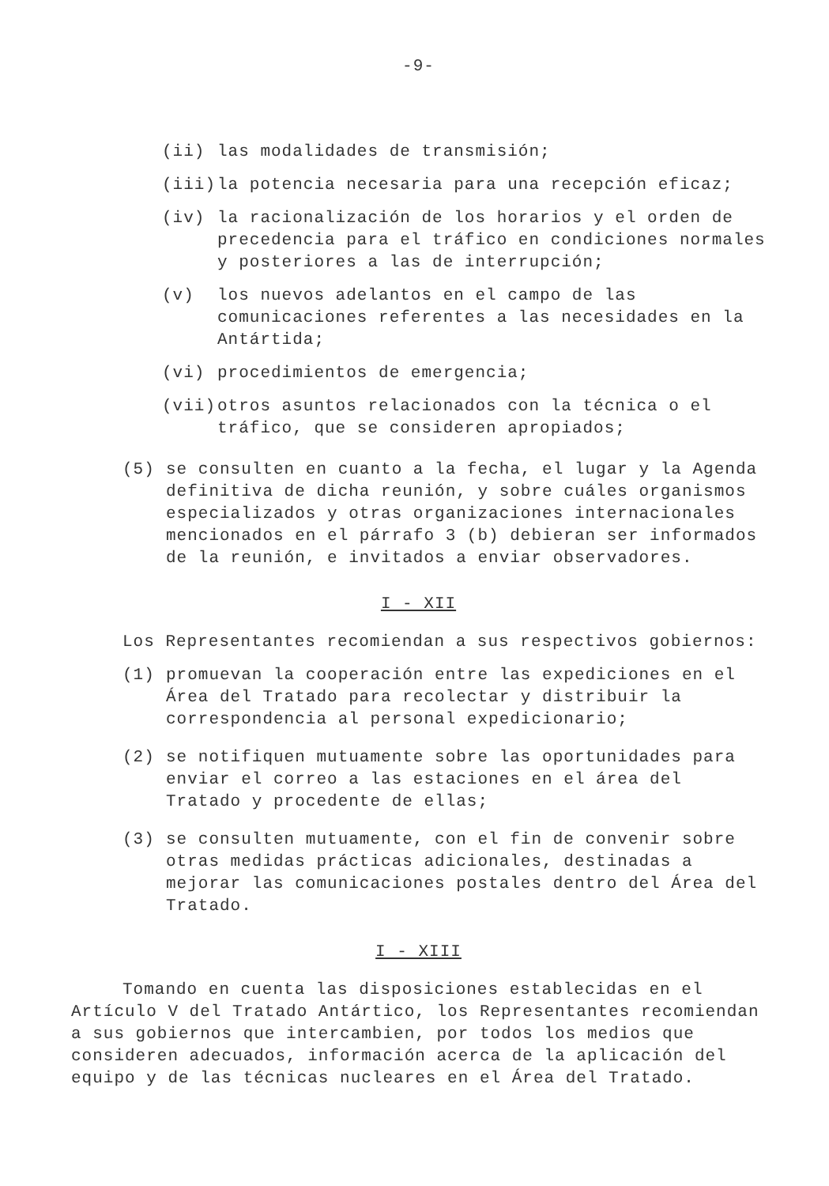-9-
(ii) las modalidades de transmisión;
(iii) la potencia necesaria para una recepción eficaz;
(iv) la racionalización de los horarios y el orden de precedencia para el tráfico en condiciones normales y posteriores a las de interrupción;
(v) los nuevos adelantos en el campo de las comunicaciones referentes a las necesidades en la Antártida;
(vi) procedimientos de emergencia;
(vii) otros asuntos relacionados con la técnica o el tráfico, que se consideren apropiados;
(5) se consulten en cuanto a la fecha, el lugar y la Agenda definitiva de dicha reunión, y sobre cuáles organismos especializados y otras organizaciones internacionales mencionados en el párrafo 3 (b) debieran ser informados de la reunión, e invitados a enviar observadores.
I - XII
Los Representantes recomiendan a sus respectivos gobiernos:
(1) promuevan la cooperación entre las expediciones en el Área del Tratado para recolectar y distribuir la correspondencia al personal expedicionario;
(2) se notifiquen mutuamente sobre las oportunidades para enviar el correo a las estaciones en el área del Tratado y procedente de ellas;
(3) se consulten mutuamente, con el fin de convenir sobre otras medidas prácticas adicionales, destinadas a mejorar las comunicaciones postales dentro del Área del Tratado.
I - XIII
Tomando en cuenta las disposiciones establecidas en el Artículo V del Tratado Antártico, los Representantes recomiendan a sus gobiernos que intercambien, por todos los medios que consideren adecuados, información acerca de la aplicación del equipo y de las técnicas nucleares en el Área del Tratado.